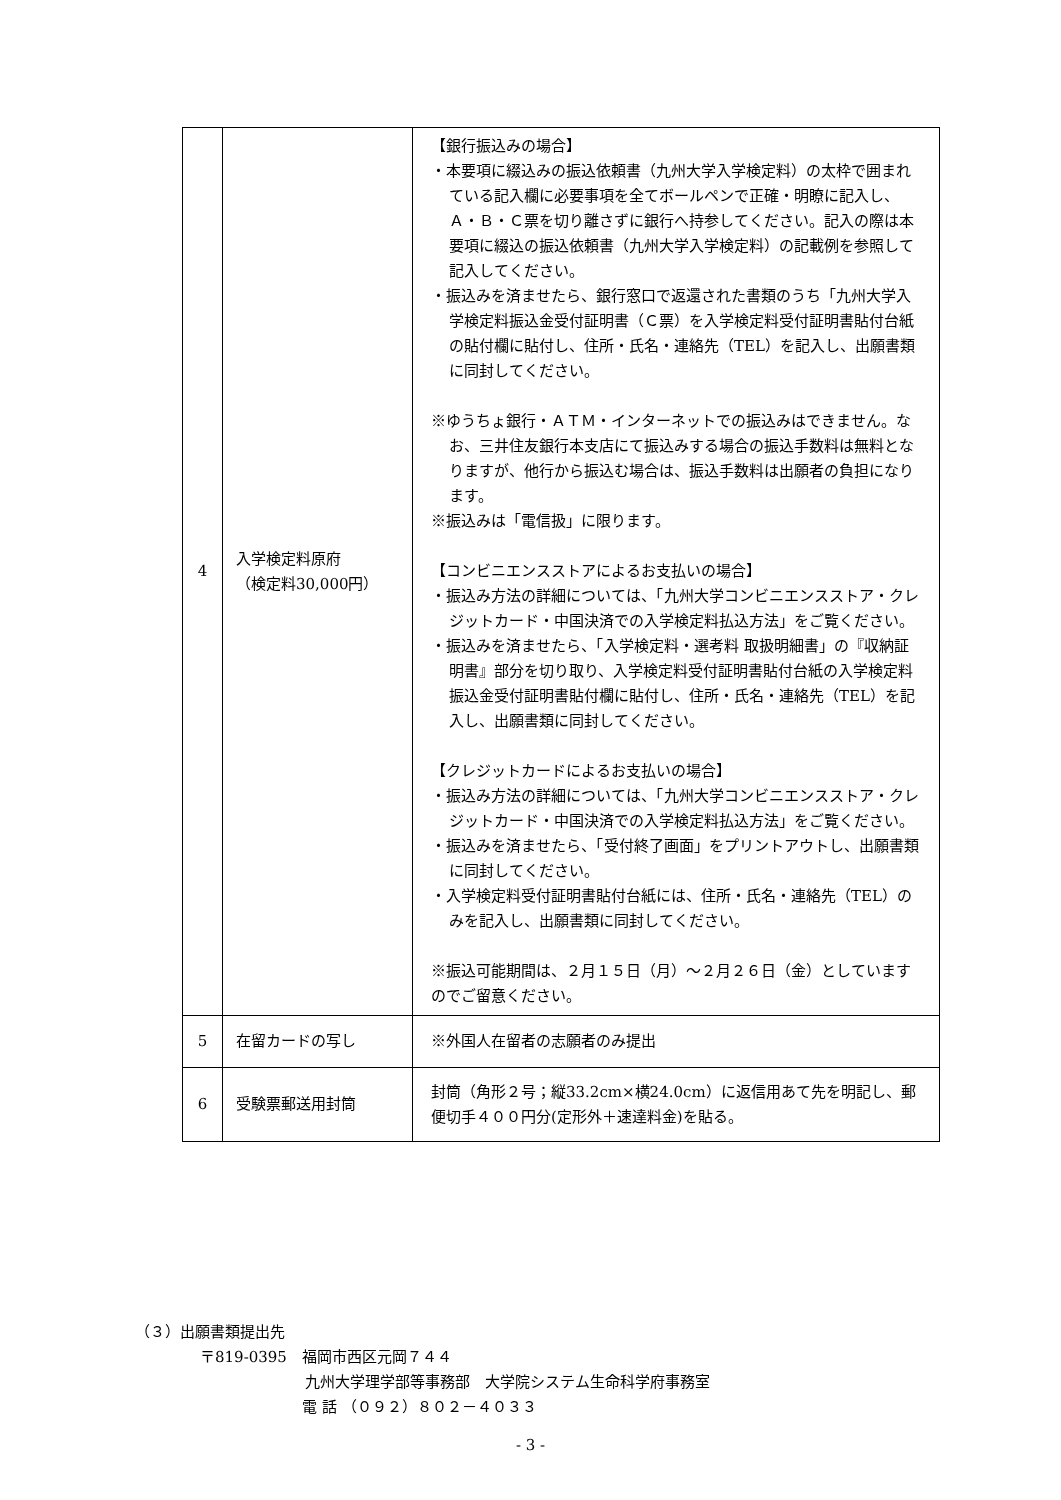| 4 | 入学検定料原府 （検定料30,000円） | 【銀行振込みの場合】 ・本要項に綴込みの振込依頼書（九州大学入学検定料）の太枠で囲まれている記入欄に必要事項を全てボールペンで正確・明瞭に記入し、Ａ・Ｂ・Ｃ票を切り離さずに銀行へ持参してください。記入の際は本要項に綴込の振込依頼書（九州大学入学検定料）の記載例を参照して記入してください。 ・振込みを済ませたら、銀行窓口で返還された書類のうち「九州大学入学検定料振込金受付証明書（Ｃ票）を入学検定料受付証明書貼付台紙の貼付欄に貼付し、住所・氏名・連絡先（TEL）を記入し、出願書類に同封してください。 ※ゆうちょ銀行・ＡＴＭ・インターネットでの振込みはできません。なお、三井住友銀行本支店にて振込みする場合の振込手数料は無料となりますが、他行から振込む場合は、振込手数料は出願者の負担になります。 ※振込みは「電信扱」に限ります。 【コンビニエンスストアによるお支払いの場合】 ・振込み方法の詳細については、「九州大学コンビニエンスストア・クレジットカード・中国決済での入学検定料払込方法」をご覧ください。 ・振込みを済ませたら、「入学検定料・選考料 取扱明細書」の『収納証明書』部分を切り取り、入学検定料受付証明書貼付台紙の入学検定料振込金受付証明書貼付欄に貼付し、住所・氏名・連絡先（TEL）を記入し、出願書類に同封してください。 【クレジットカードによるお支払いの場合】 ・振込み方法の詳細については、「九州大学コンビニエンスストア・クレジットカード・中国決済での入学検定料払込方法」をご覧ください。 ・振込みを済ませたら、「受付終了画面」をプリントアウトし、出願書類に同封してください。 ・入学検定料受付証明書貼付台紙には、住所・氏名・連絡先（TEL）のみを記入し、出願書類に同封してください。 ※振込可能期間は、２月１５日（月）～２月２６日（金）としていますのでご留意ください。 |
| 5 | 在留カードの写し | ※外国人在留者の志願者のみ提出 |
| 6 | 受験票郵送用封筒 | 封筒（角形２号；縦33.2cm×横24.0cm）に返信用あて先を明記し、郵便切手４００円分(定形外＋速達料金)を貼る。 |
（３）出願書類提出先
〒819-0395　福岡市西区元岡７４４
九州大学理学部等事務部　大学院システム生命科学府事務室
電 話 （０９２）８０２－４０３３
- 3 -